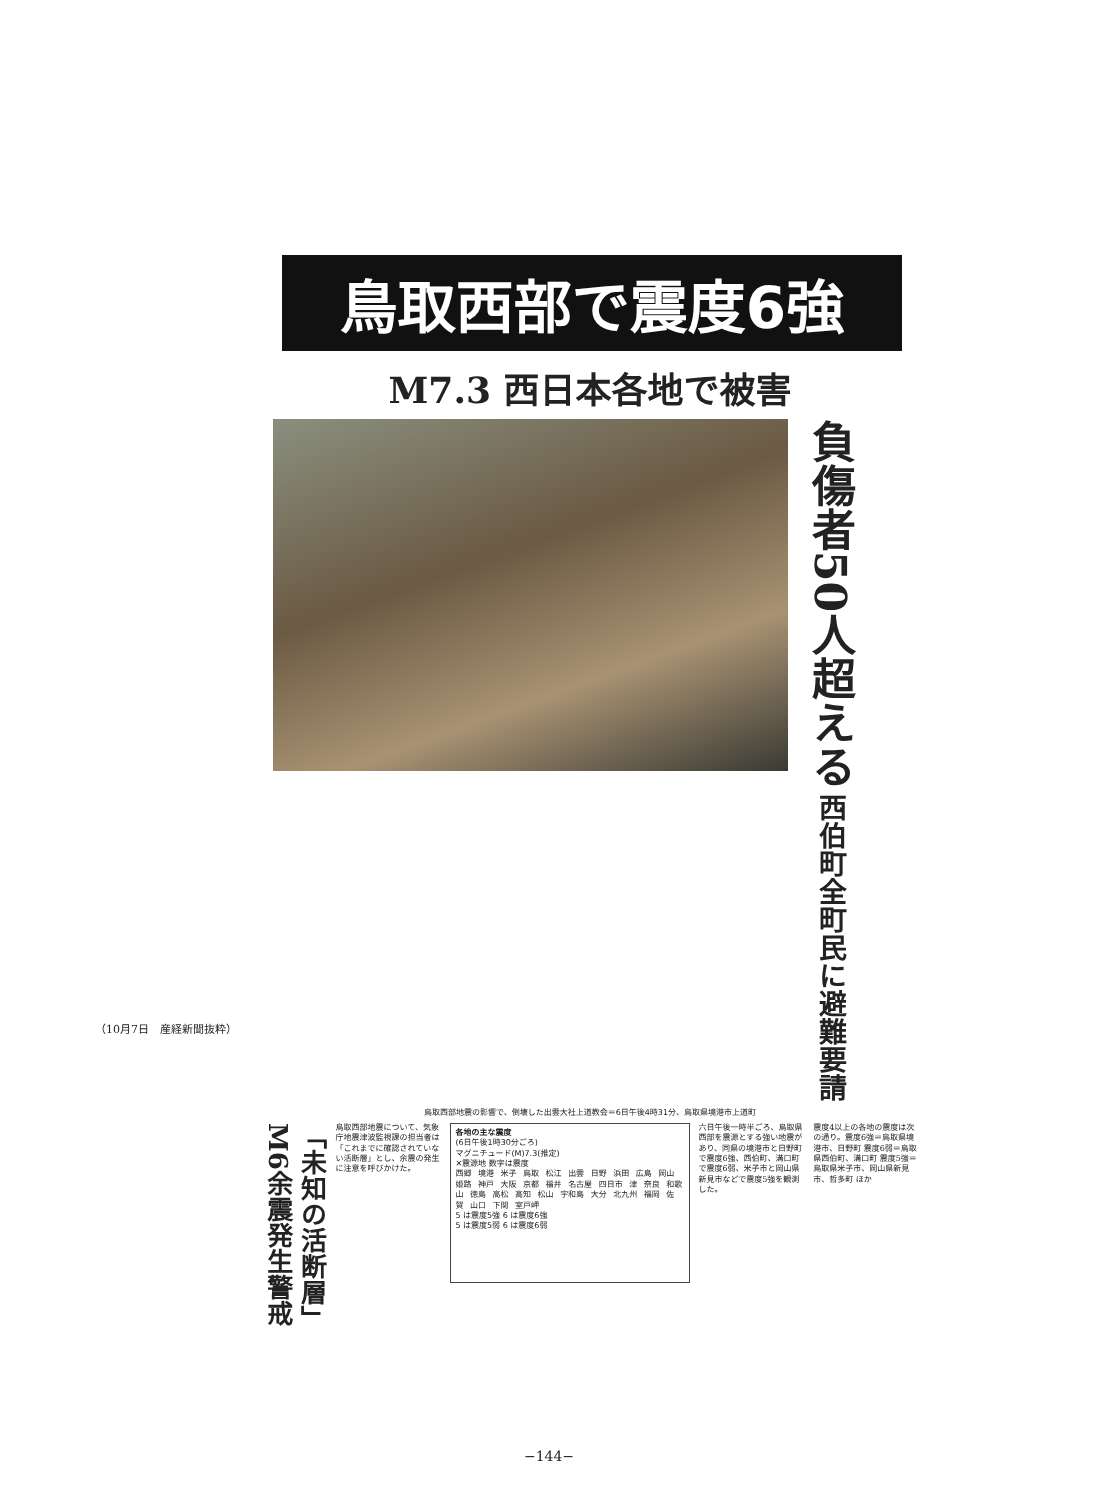鳥取西部で震度6強
M7.3 西日本各地で被害
負傷者50人超える 西伯町全町民に避難要請
鳥取西部地震の影響で、倒壊した出雲大社上道教会＝6日午後4時31分、鳥取県境港市上道町
「未知の活断層」 M6余震発生警戒
鳥取西部地震について、気象庁地震津波監視課の担当者は「これまでに確認されていない活断層」とし、余震の発生に注意を呼びかけた。
各地の主な震度
(6日午後1時30分ごろ)
マグニチュード(M)7.3(推定)
✕震源地 数字は震度
西郷 境港 米子 鳥取 松江 出雲 日野 浜田 広島 岡山 姫路 神戸 大阪 京都 福井 名古屋 四日市 津 奈良 和歌山 徳島 高松 高知 松山 宇和島 大分 北九州 福岡 佐賀 山口 下関 室戸岬
5 は震度5強 6 は震度6強
5 は震度5弱 6 は震度6弱
六日午後一時半ごろ、鳥取県西部を震源とする強い地震があり、同県の境港市と日野町で震度6強、西伯町、溝口町で震度6弱、米子市と岡山県新見市などで震度5強を観測した。
震度4以上の各地の震度は次の通り。震度6強＝鳥取県境港市、日野町 震度6弱＝鳥取県西伯町、溝口町 震度5強＝鳥取県米子市、岡山県新見市、哲多町 ほか
（10月7日　産経新聞抜粋）
−144−